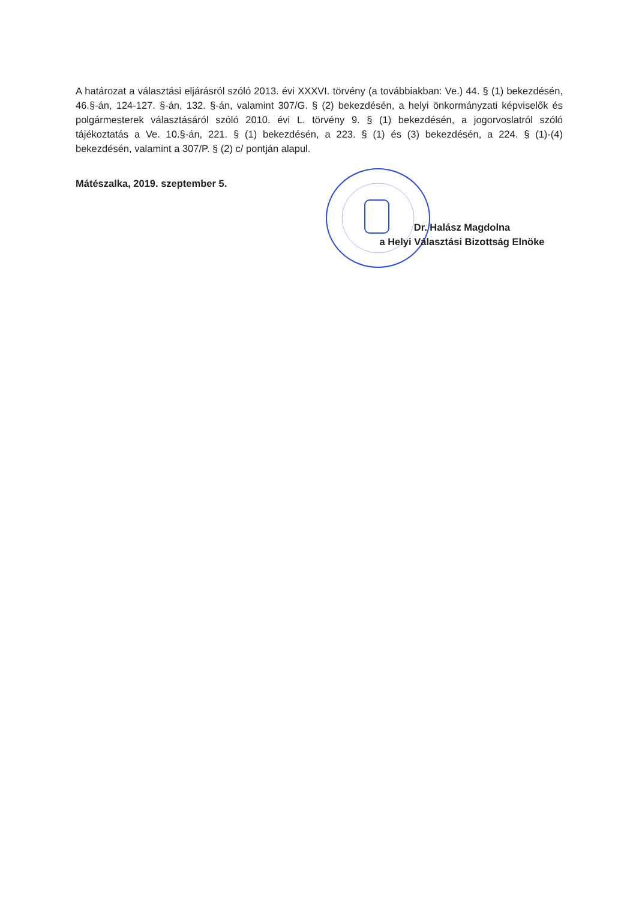A határozat a választási eljárásról szóló 2013. évi XXXVI. törvény (a továbbiakban: Ve.) 44. § (1) bekezdésén, 46.§-án, 124-127. §-án, 132. §-án, valamint 307/G. § (2) bekezdésén, a helyi önkormányzati képviselők és polgármesterek választásáról szóló 2010. évi L. törvény 9. § (1) bekezdésén, a jogorvoslatról szóló tájékoztatás a Ve. 10.§-án, 221. § (1) bekezdésén, a 223. § (1) és (3) bekezdésén, a 224. § (1)-(4) bekezdésén, valamint a 307/P. § (2) c/ pontján alapul.
Mátészalka, 2019. szeptember 5.
Dr. Halász Magdolna
a Helyi Választási Bizottság Elnöke